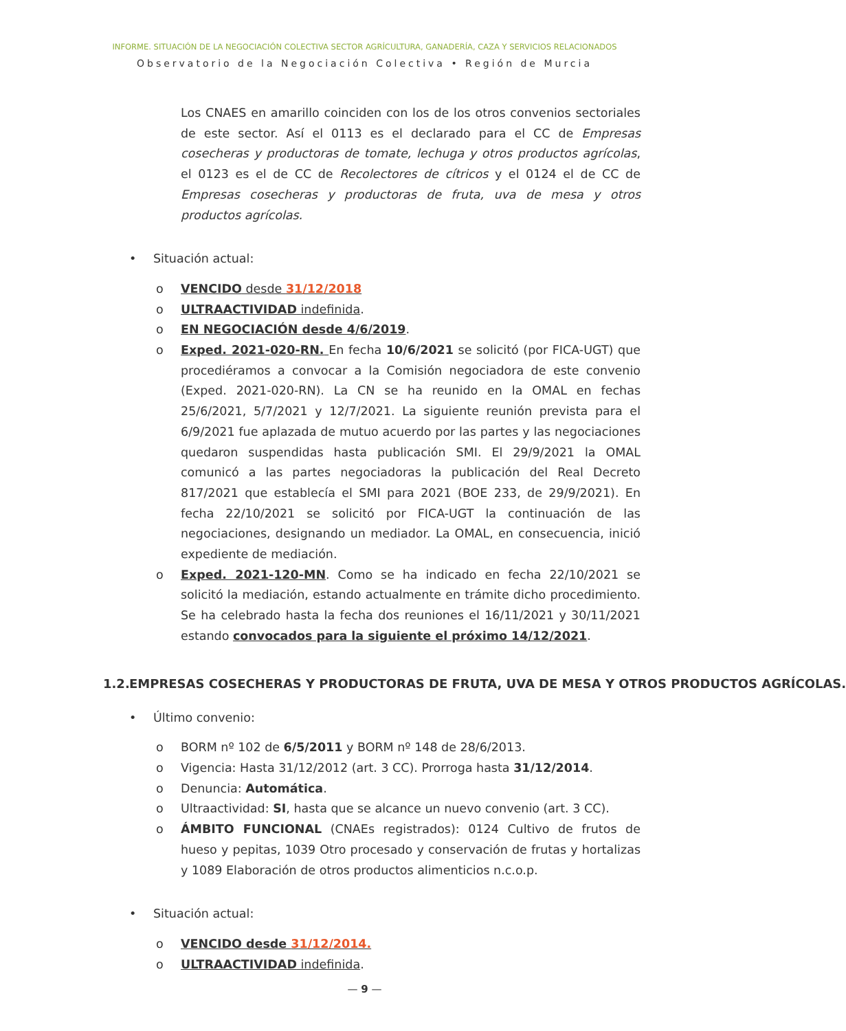INFORME. SITUACIÓN DE LA NEGOCIACIÓN COLECTIVA SECTOR AGRÍCULTURA, GANADERÍA, CAZA Y SERVICIOS RELACIONADOS
Observatorio de la Negociación Colectiva • Región de Murcia
Los CNAES en amarillo coinciden con los de los otros convenios sectoriales de este sector. Así el 0113 es el declarado para el CC de Empresas cosecheras y productoras de tomate, lechuga y otros productos agrícolas, el 0123 es el de CC de Recolectores de cítricos y el 0124 el de CC de Empresas cosecheras y productoras de fruta, uva de mesa y otros productos agrícolas.
• Situación actual:
o VENCIDO desde 31/12/2018
o ULTRAACTIVIDAD indefinida.
o EN NEGOCIACIÓN desde 4/6/2019.
o Exped. 2021-020-RN. En fecha 10/6/2021 se solicitó (por FICA-UGT) que procediéramos a convocar a la Comisión negociadora de este convenio (Exped. 2021-020-RN). La CN se ha reunido en la OMAL en fechas 25/6/2021, 5/7/2021 y 12/7/2021. La siguiente reunión prevista para el 6/9/2021 fue aplazada de mutuo acuerdo por las partes y las negociaciones quedaron suspendidas hasta publicación SMI. El 29/9/2021 la OMAL comunicó a las partes negociadoras la publicación del Real Decreto 817/2021 que establecía el SMI para 2021 (BOE 233, de 29/9/2021). En fecha 22/10/2021 se solicitó por FICA-UGT la continuación de las negociaciones, designando un mediador. La OMAL, en consecuencia, inició expediente de mediación.
o Exped. 2021-120-MN. Como se ha indicado en fecha 22/10/2021 se solicitó la mediación, estando actualmente en trámite dicho procedimiento. Se ha celebrado hasta la fecha dos reuniones el 16/11/2021 y 30/11/2021 estando convocados para la siguiente el próximo 14/12/2021.
1.2. EMPRESAS COSECHERAS Y PRODUCTORAS DE FRUTA, UVA DE MESA Y OTROS PRODUCTOS AGRÍCOLAS.
• Último convenio:
o BORM nº 102 de 6/5/2011 y BORM nº 148 de 28/6/2013.
o Vigencia: Hasta 31/12/2012 (art. 3 CC). Prorroga hasta 31/12/2014.
o Denuncia: Automática.
o Ultraactividad: SI, hasta que se alcance un nuevo convenio (art. 3 CC).
o ÁMBITO FUNCIONAL (CNAEs registrados): 0124 Cultivo de frutos de hueso y pepitas, 1039 Otro procesado y conservación de frutas y hortalizas y 1089 Elaboración de otros productos alimenticios n.c.o.p.
• Situación actual:
o VENCIDO desde 31/12/2014.
o ULTRAACTIVIDAD indefinida.
— 9 —